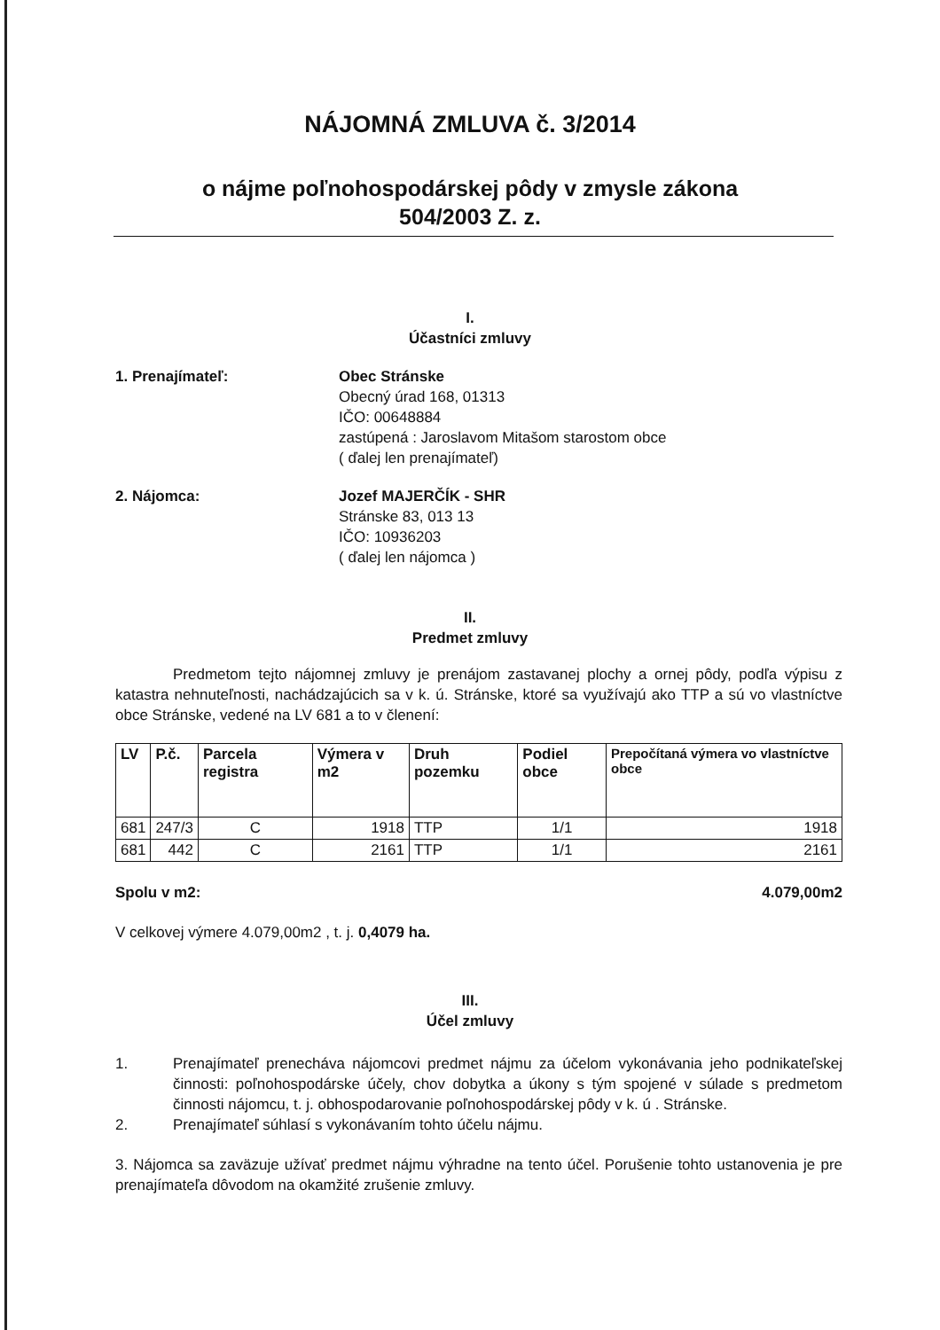NÁJOMNÁ ZMLUVA č. 3/2014
o nájme poľnohospodárskej pôdy v zmysle zákona
504/2003 Z. z.
I.
Účastníci zmluvy
1. Prenajímateľ: Obec Stránske
Obecný úrad 168, 01313
IČO: 00648884
zastúpená : Jaroslavom Mitašom starostom obce
( ďalej len prenajímateľ)
2. Nájomca: Jozef MAJERČÍK - SHR
Stránske 83, 013 13
IČO: 10936203
( ďalej len nájomca )
II.
Predmet zmluvy
Predmetom tejto nájomnej zmluvy je prenájom zastavanej plochy a ornej pôdy, podľa výpisu z katastra nehnuteľnosti, nachádzajúcich sa v k. ú. Stránske, ktoré sa využívajú ako TTP a sú vo vlastníctve obce Stránske, vedené na LV 681 a to v členení:
| LV | P.č. | Parcela registra | Výmera v m2 | Druh pozemku | Podiel obce | Prepočítaná výmera vo vlastníctve obce |
| --- | --- | --- | --- | --- | --- | --- |
| 681 | 247/3 | C | 1918 | TTP | 1/1 | 1918 |
| 681 | 442 | C | 2161 | TTP | 1/1 | 2161 |
Spolu v m2: 4.079,00m2
V celkovej výmere 4.079,00m2 , t. j. 0,4079 ha.
III.
Účel zmluvy
1. Prenajímateľ prenecháva nájomcovi predmet nájmu za účelom vykonávania jeho podnikateľskej činnosti: poľnohospodárske účely, chov dobytka a úkony s tým spojené v súlade s predmetom činnosti nájomcu, t. j. obhospodarovanie poľnohospodárskej pôdy v k. ú . Stránske.
2. Prenajímateľ súhlasí s vykonávaním tohto účelu nájmu.
3. Nájomca sa zaväzuje užívať predmet nájmu výhradne na tento účel. Porušenie tohto ustanovenia je pre prenajímateľa dôvodom na okamžité zrušenie zmluvy.